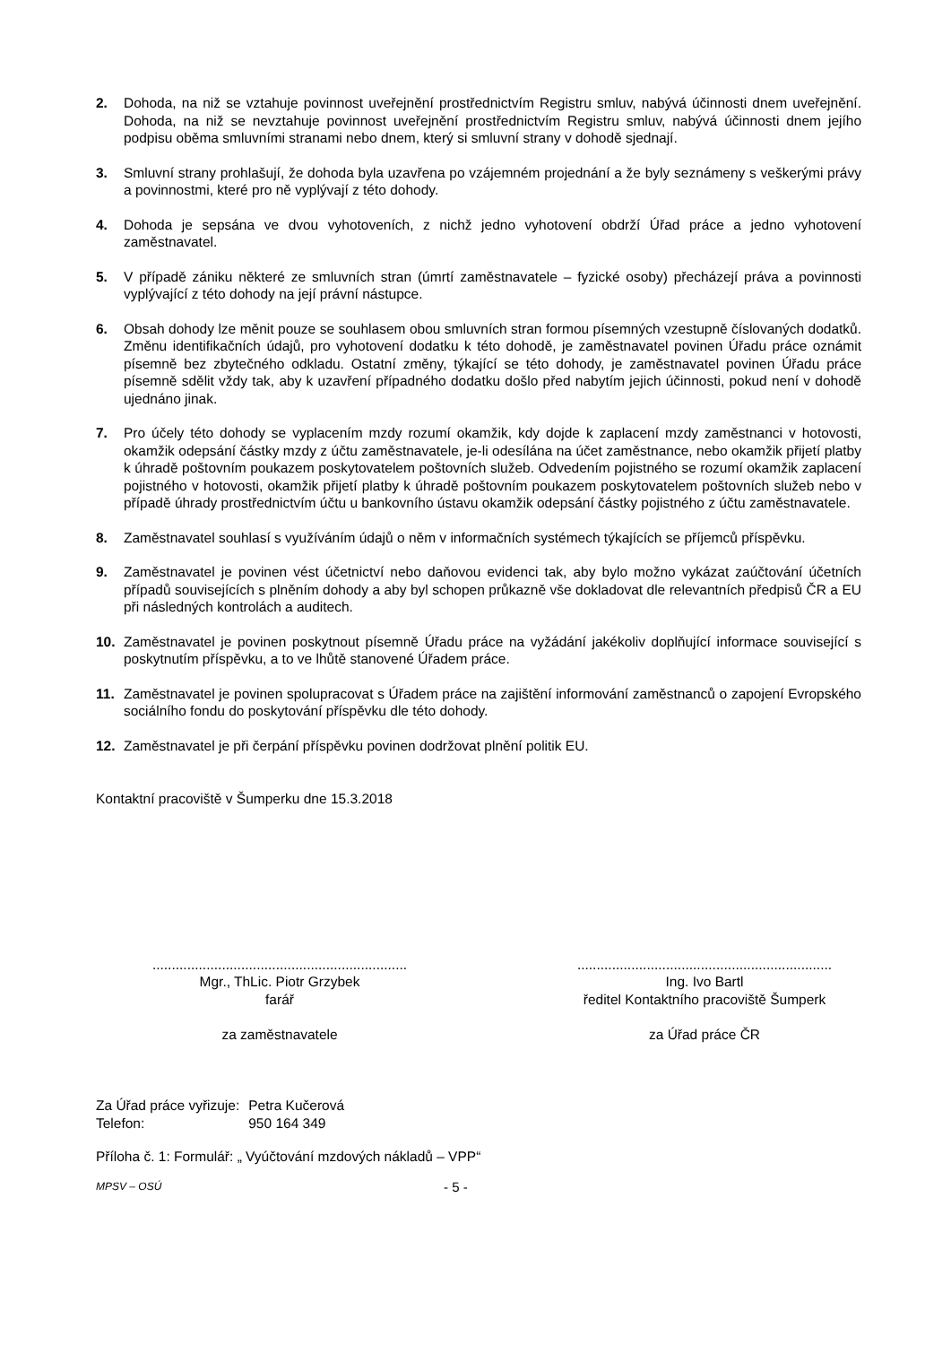2. Dohoda, na niž se vztahuje povinnost uveřejnění prostřednictvím Registru smluv, nabývá účinnosti dnem uveřejnění. Dohoda, na niž se nevztahuje povinnost uveřejnění prostřednictvím Registru smluv, nabývá účinnosti dnem jejího podpisu oběma smluvními stranami nebo dnem, který si smluvní strany v dohodě sjednají.
3. Smluvní strany prohlašují, že dohoda byla uzavřena po vzájemném projednání a že byly seznámeny s veškerými právy a povinnostmi, které pro ně vyplývají z této dohody.
4. Dohoda je sepsána ve dvou vyhotoveních, z nichž jedno vyhotovení obdrží Úřad práce a jedno vyhotovení zaměstnavatel.
5. V případě zániku některé ze smluvních stran (úmrtí zaměstnavatele – fyzické osoby) přecházejí práva a povinnosti vyplývající z této dohody na její právní nástupce.
6. Obsah dohody lze měnit pouze se souhlasem obou smluvních stran formou písemných vzestupně číslovaných dodatků. Změnu identifikačních údajů, pro vyhotovení dodatku k této dohodě, je zaměstnavatel povinen Úřadu práce oznámit písemně bez zbytečného odkladu. Ostatní změny, týkající se této dohody, je zaměstnavatel povinen Úřadu práce písemně sdělit vždy tak, aby k uzavření případného dodatku došlo před nabytím jejich účinnosti, pokud není v dohodě ujednáno jinak.
7. Pro účely této dohody se vyplacením mzdy rozumí okamžik, kdy dojde k zaplacení mzdy zaměstnanci v hotovosti, okamžik odepsání částky mzdy z účtu zaměstnavatele, je-li odesílána na účet zaměstnance, nebo okamžik přijetí platby k úhradě poštovním poukazem poskytovatelem poštovních služeb. Odvedením pojistného se rozumí okamžik zaplacení pojistného v hotovosti, okamžik přijetí platby k úhradě poštovním poukazem poskytovatelem poštovních služeb nebo v případě úhrady prostřednictvím účtu u bankovního ústavu okamžik odepsání částky pojistného z účtu zaměstnavatele.
8. Zaměstnavatel souhlasí s využíváním údajů o něm v informačních systémech týkajících se příjemců příspěvku.
9. Zaměstnavatel je povinen vést účetnictví nebo daňovou evidenci tak, aby bylo možno vykázat zaúčtování účetních případů souvisejících s plněním dohody a aby byl schopen průkazně vše dokladovat dle relevantních předpisů ČR a EU při následných kontrolách a auditech.
10. Zaměstnavatel je povinen poskytnout písemně Úřadu práce na vyžádání jakékoliv doplňující informace související s poskytnutím příspěvku, a to ve lhůtě stanovené Úřadem práce.
11. Zaměstnavatel je povinen spolupracovat s Úřadem práce na zajištění informování zaměstnanců o zapojení Evropského sociálního fondu do poskytování příspěvku dle této dohody.
12. Zaměstnavatel je při čerpání příspěvku povinen dodržovat plnění politik EU.
Kontaktní pracoviště v Šumperku dne 15.3.2018
..................................................................
Mgr., ThLic. Piotr Grzybek
farář
za zaměstnavatele
..................................................................
Ing. Ivo Bartl
ředitel Kontaktního pracoviště Šumperk
za Úřad práce ČR
| Za Úřad práce vyřizuje: | Petra Kučerová |
| Telefon: | 950 164 349 |
Příloha č. 1: Formulář: „ Vyúčtování mzdových nákladů – VPP“
MPSV – OSÚ - 5 -